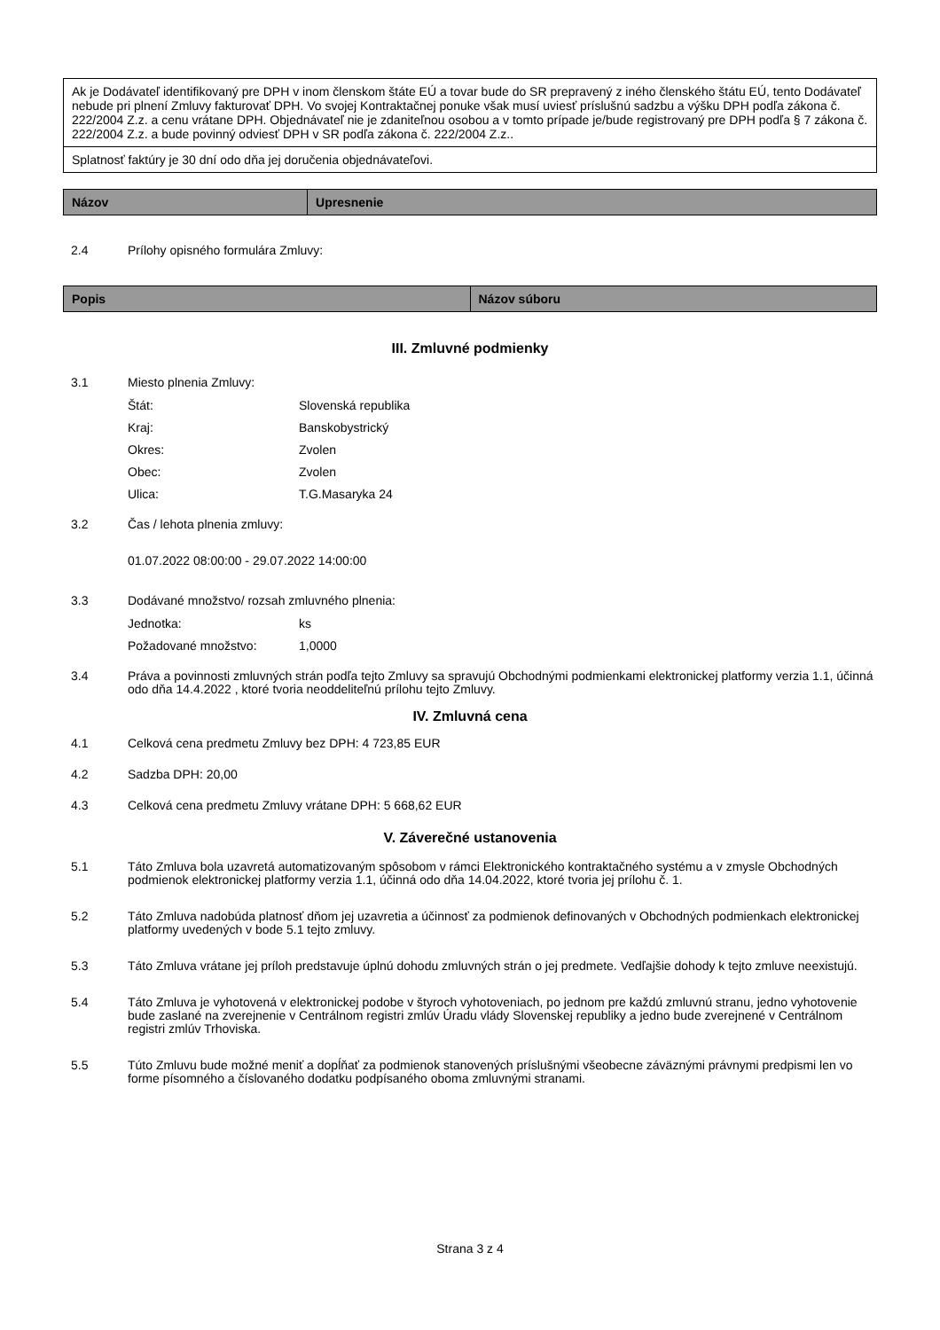| Ak je Dodávateľ identifikovaný pre DPH v inom členskom štáte EÚ a tovar bude do SR prepravený z iného členského štátu EÚ, tento Dodávateľ nebude pri plnení Zmluvy fakturovať DPH. Vo svojej Kontraktačnej ponuke však musí uviesť príslušnú sadzbu a výšku DPH podľa zákona č. 222/2004 Z.z. a cenu vrátane DPH. Objednávateľ nie je zdaniteľnou osobou a v tomto prípade je/bude registrovaný pre DPH podľa § 7 zákona č. 222/2004 Z.z. a bude povinný odviesť DPH v SR podľa zákona č. 222/2004 Z.z.. |
| Splatnosť faktúry je 30 dní odo dňa jej doručenia objednávateľovi. |
| Názov | Upresnenie |
| --- | --- |
2.4 Prílohy opisného formulára Zmluvy:
| Popis | Názov súboru |
| --- | --- |
III. Zmluvné podmienky
3.1 Miesto plnenia Zmluvy:
Štát: Slovenská republika
Kraj: Banskobystrický
Okres: Zvolen
Obec: Zvolen
Ulica: T.G.Masaryka 24
3.2 Čas / lehota plnenia zmluvy:
01.07.2022 08:00:00 - 29.07.2022 14:00:00
3.3 Dodávané množstvo/ rozsah zmluvného plnenia:
Jednotka: ks
Požadované množstvo: 1,0000
3.4 Práva a povinnosti zmluvných strán podľa tejto Zmluvy sa spravujú Obchodnými podmienkami elektronickej platformy verzia 1.1, účinná odo dňa 14.4.2022 , ktoré tvoria neoddeliteľnú prílohu tejto Zmluvy.
IV. Zmluvná cena
4.1 Celková cena predmetu Zmluvy bez DPH: 4 723,85 EUR
4.2 Sadzba DPH: 20,00
4.3 Celková cena predmetu Zmluvy vrátane DPH: 5 668,62 EUR
V. Záverečné ustanovenia
5.1 Táto Zmluva bola uzavretá automatizovaným spôsobom v rámci Elektronického kontraktačného systému a v zmysle Obchodných podmienok elektronickej platformy verzia 1.1, účinná odo dňa 14.04.2022, ktoré tvoria jej prílohu č. 1.
5.2 Táto Zmluva nadobúda platnosť dňom jej uzavretia a účinnosť za podmienok definovaných v Obchodných podmienkach elektronickej platformy uvedených v bode 5.1 tejto zmluvy.
5.3 Táto Zmluva vrátane jej príloh predstavuje úplnú dohodu zmluvných strán o jej predmete. Vedľajšie dohody k tejto zmluve neexistujú.
5.4 Táto Zmluva je vyhotovená v elektronickej podobe v štyroch vyhotoveniach, po jednom pre každú zmluvnú stranu, jedno vyhotovenie bude zaslané na zverejnenie v Centrálnom registri zmlúv Úradu vlády Slovenskej republiky a jedno bude zverejnené v Centrálnom registri zmlúv Trhoviska.
5.5 Túto Zmluvu bude možné meniť a dopĺňať za podmienok stanovených príslušnými všeobecne záväznými právnymi predpismi len vo forme písomného a číslovaného dodatku podpísaného oboma zmluvnými stranami.
Strana 3 z 4